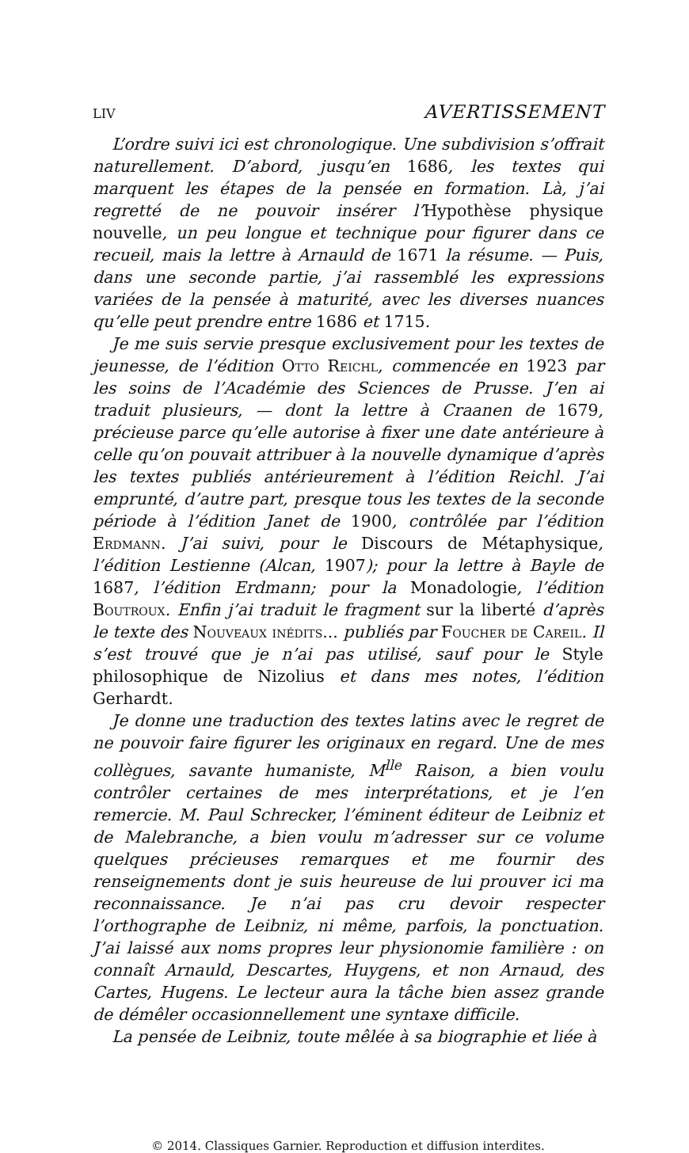LIV AVERTISSEMENT
L’ordre suivi ici est chronologique. Une subdivision s’offrait naturellement. D’abord, jusqu’en 1686, les textes qui marquent les étapes de la pensée en formation. Là, j’ai regretté de ne pouvoir insérer l’Hypothèse physique nouvelle, un peu longue et technique pour figurer dans ce recueil, mais la lettre à Arnauld de 1671 la résume. — Puis, dans une seconde partie, j’ai rassemblé les expressions variées de la pensée à maturité, avec les diverses nuances qu’elle peut prendre entre 1686 et 1715.
Je me suis servie presque exclusivement pour les textes de jeunesse, de l’édition Otto Reichl, commencée en 1923 par les soins de l’Académie des Sciences de Prusse. J’en ai traduit plusieurs, — dont la lettre à Craanen de 1679, précieuse parce qu’elle autorise à fixer une date antérieure à celle qu’on pouvait attribuer à la nouvelle dynamique d’après les textes publiés antérieurement à l’édition Reichl. J’ai emprunté, d’autre part, presque tous les textes de la seconde période à l’édition Janet de 1900, contrôlée par l’édition Erdmann. J’ai suivi, pour le Discours de Métaphysique, l’édition Lestienne (Alcan, 1907); pour la lettre à Bayle de 1687, l’édition Erdmann; pour la Monadologie, l’édition Boutroux. Enfin j’ai traduit le fragment sur la liberté d’après le texte des Nouveaux inédits... publiés par Foucher de Careil. Il s’est trouvé que je n’ai pas utilisé, sauf pour le Style philosophique de Nizolius et dans mes notes, l’édition Gerhardt.
Je donne une traduction des textes latins avec le regret de ne pouvoir faire figurer les originaux en regard. Une de mes collègues, savante humaniste, M<sup>lle</sup> Raison, a bien voulu contrôler certaines de mes interprétations, et je l’en remercie. M. Paul Schrecker, l’éminent éditeur de Leibniz et de Malebranche, a bien voulu m’adresser sur ce volume quelques précieuses remarques et me fournir des renseignements dont je suis heureuse de lui prouver ici ma reconnaissance. Je n’ai pas cru devoir respecter l’orthographe de Leibniz, ni même, parfois, la ponctuation. J’ai laissé aux noms propres leur physionomie familière : on connaît Arnauld, Descartes, Huygens, et non Arnaud, des Cartes, Hugens. Le lecteur aura la tâche bien assez grande de démêler occasionnellement une syntaxe difficile.
La pensée de Leibniz, toute mêlée à sa biographie et liée à
© 2014. Classiques Garnier. Reproduction et diffusion interdites.